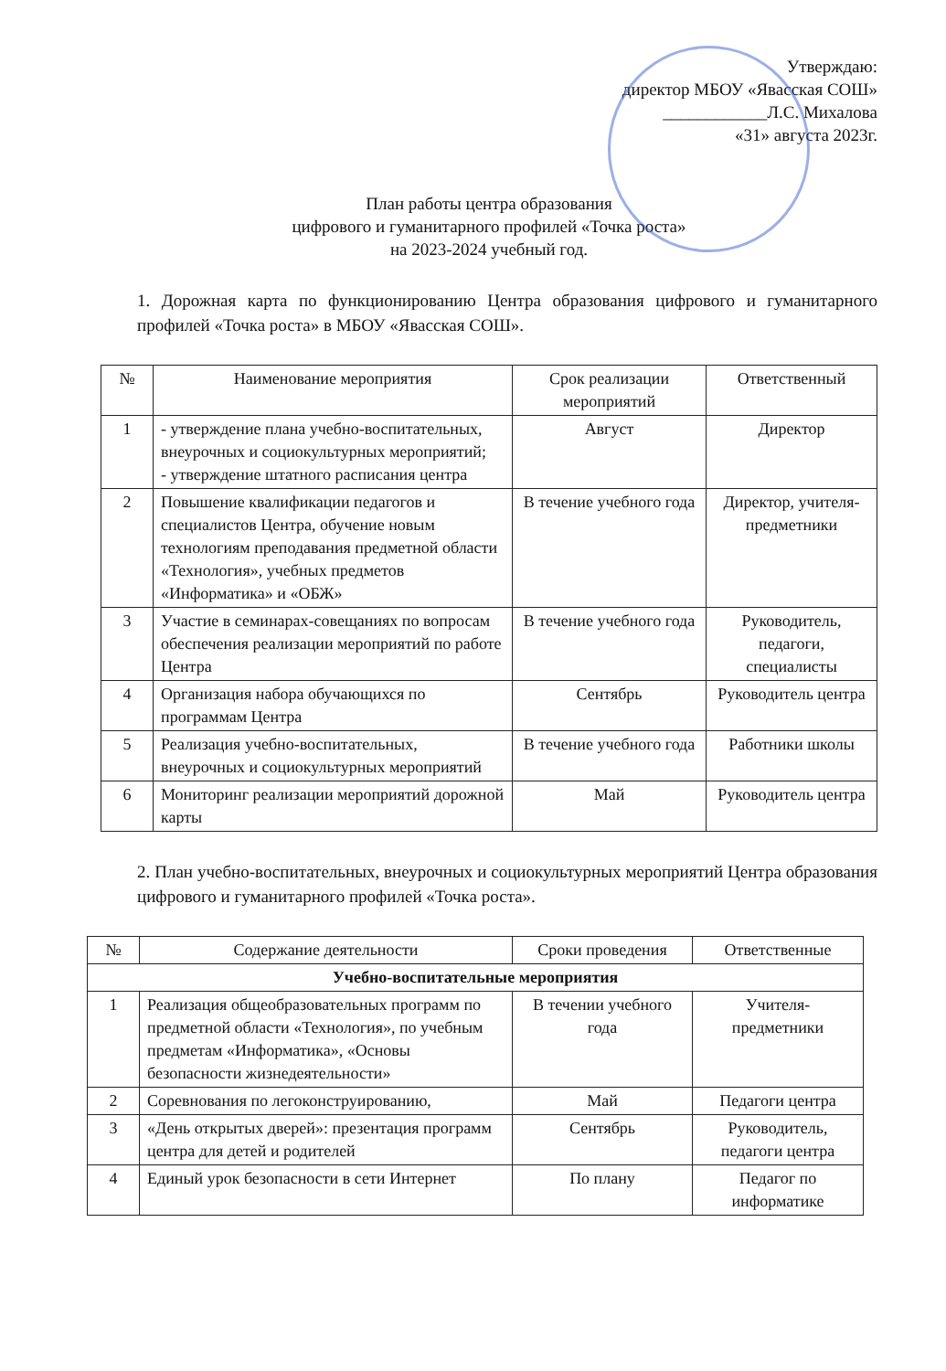Утверждаю:
директор МБОУ «Явасская СОШ»
____________Л.С. Михалова
«31» августа 2023г.
План работы центра образования
цифрового и гуманитарного профилей «Точка роста»
на 2023-2024 учебный год.
1. Дорожная карта по функционированию Центра образования цифрового и гуманитарного профилей «Точка роста» в МБОУ «Явасская СОШ».
| № | Наименование мероприятия | Срок реализации мероприятий | Ответственный |
| --- | --- | --- | --- |
| 1 | - утверждение плана учебно-воспитательных, внеурочных и социокультурных мероприятий; - утверждение штатного расписания центра | Август | Директор |
| 2 | Повышение квалификации педагогов и специалистов Центра, обучение новым технологиям преподавания предметной области «Технология», учебных предметов «Информатика» и «ОБЖ» | В течение учебного года | Директор, учителя-предметники |
| 3 | Участие в семинарах-совещаниях по вопросам обеспечения реализации мероприятий по работе Центра | В течение учебного года | Руководитель, педагоги, специалисты |
| 4 | Организация набора обучающихся по программам Центра | Сентябрь | Руководитель центра |
| 5 | Реализация учебно-воспитательных, внеурочных и социокультурных мероприятий | В течение учебного года | Работники школы |
| 6 | Мониторинг реализации мероприятий дорожной карты | Май | Руководитель центра |
2. План учебно-воспитательных, внеурочных и социокультурных мероприятий Центра образования цифрового и гуманитарного профилей «Точка роста».
| № | Содержание деятельности | Сроки проведения | Ответственные |
| --- | --- | --- | --- |
| Учебно-воспитательные мероприятия | | | |
| 1 | Реализация общеобразовательных программ по предметной области «Технология», по учебным предметам «Информатика», «Основы безопасности жизнедеятельности» | В течении учебного года | Учителя-предметники |
| 2 | Соревнования по легоконструированию, | Май | Педагоги центра |
| 3 | «День открытых дверей»: презентация программ центра для детей и родителей | Сентябрь | Руководитель, педагоги центра |
| 4 | Единый урок безопасности в сети Интернет | По плану | Педагог по информатике |